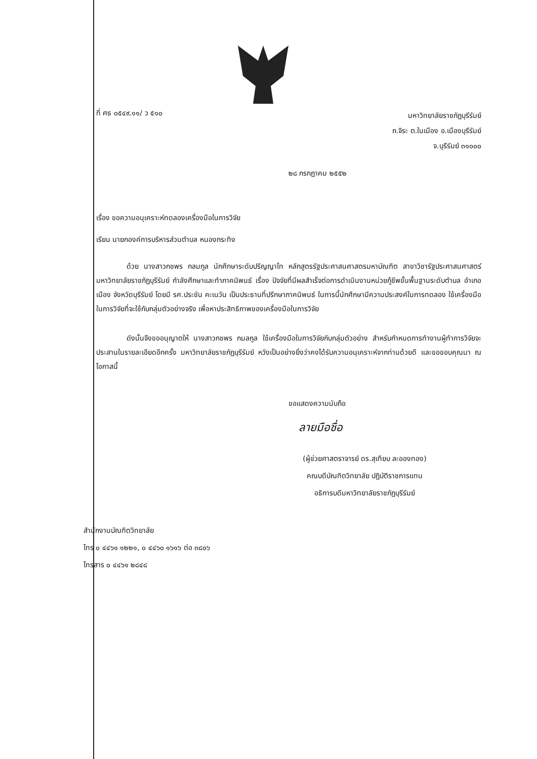ที่ ศธ ๐๕๔๙.๑๑/ ว ๕๑๐
มหาวิทยาลัยราชภัฏบุรีรัมย์
ถ.จิระ ต.ในเมือง อ.เมืองบุรีรัมย์
จ.บุรีรัมย์ ๓๑๐๐๐
๒๘ กรกฎาคม ๒๕๕๒
เรื่อง ขอความอนุเคราะห์ทดลองเครื่องมือในการวิจัย
เรียน นายกองค์การบริหารส่วนตำบล หนองกระทิง
ด้วย นางสาวกชพร กลมกูล นักศึกษาระดับปริญญาโท หลักสูตรรัฐประศาสนศาสตรมหาบัณฑิต สาขาวิชารัฐประศาสนศาสตร์ มหาวิทยาลัยราชภัฏบุรีรัมย์ กำลังศึกษาและทำภาคนิพนธ์ เรื่อง ปัจจัยที่มีผลสำเร็จต่อการดำเนินงานหน่วยกู้ชีพขั้นพื้นฐานระดับตำบล อำเภอเมือง จังหวัดบุรีรัมย์ โดยมี รศ.ประชัน คะเนวัน เป็นประธานที่ปรึกษาภาคนิพนธ์ ในการนี้นักศึกษามีความประสงค์ในการทดลอง ใช้เครื่องมือในการวิจัยที่จะใช้กับกลุ่มตัวอย่างจริง เพื่อหาประสิทธิภาพของเครื่องมือในการวิจัย
ดังนั้นจึงขออนุญาตให้ นางสาวกชพร กมลกูล ใช้เครื่องมือในการวิจัยกับกลุ่มตัวอย่าง สำหรับกำหนดการทำงานผู้ทำการวิจัยจะประสานในรายละเอียดอีกครั้ง มหาวิทยาลัยราชภัฏบุรีรัมย์ หวังเป็นอย่างยิ่งว่าคงได้รับความอนุเคราะห์จากท่านด้วยดี และขอขอบคุณมา ณ โอกาสนี้
ขอแสดงความนับถือ
ลายมือชื่อ
(ผู้ช่วยศาสตราจารย์ ดร.สุเทียบ ละอองทอง)
คณบดีบัณฑิตวิทยาลัย ปฏิบัติราชการแทน
อธิการบดีมหาวิทยาลัยราชภัฏบุรีรัมย์
สำนักงานบัณฑิตวิทยาลัย
โทร ๐ ๔๔๖๑ ๑๒๒๑, ๐ ๔๔๖๐ ๑๖๑๖ ต่อ ๓๘๐๖
โทรสาร ๐ ๔๔๖๑ ๒๘๔๘